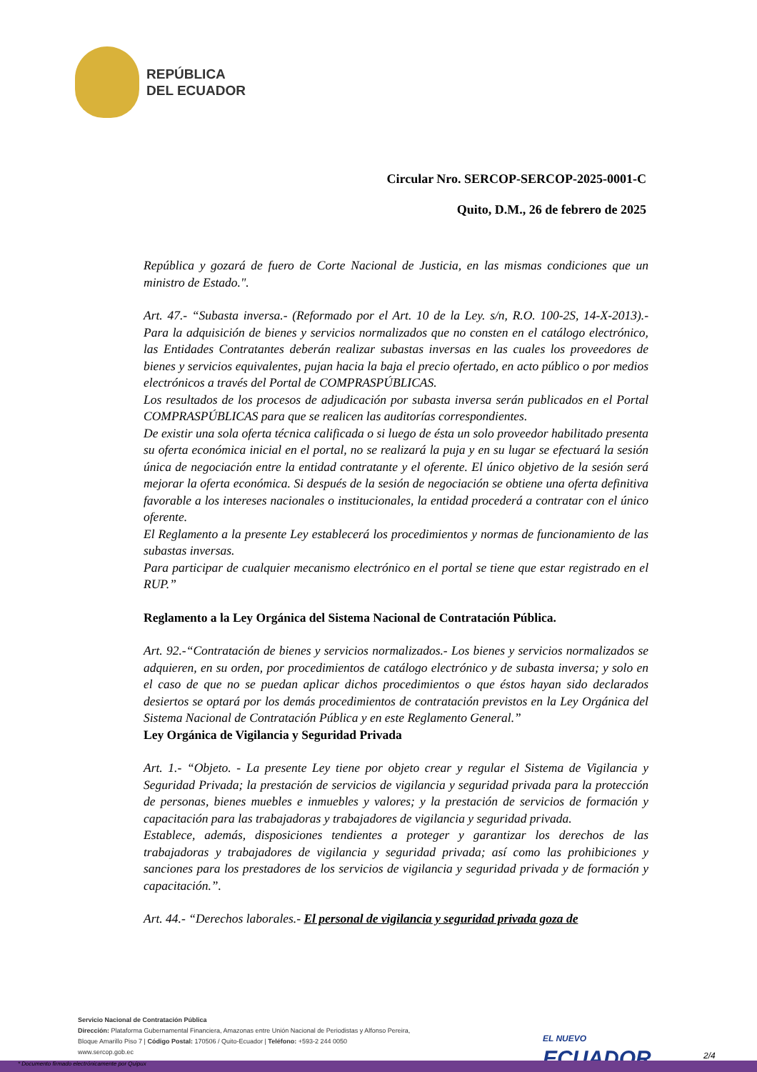REPÚBLICA
DEL ECUADOR
Circular Nro. SERCOP-SERCOP-2025-0001-C
Quito, D.M., 26 de febrero de 2025
República y gozará de fuero de Corte Nacional de Justicia, en las mismas condiciones que un ministro de Estado.".
Art. 47.- “Subasta inversa.- (Reformado por el Art. 10 de la Ley. s/n, R.O. 100-2S, 14-X-2013).- Para la adquisición de bienes y servicios normalizados que no consten en el catálogo electrónico, las Entidades Contratantes deberán realizar subastas inversas en las cuales los proveedores de bienes y servicios equivalentes, pujan hacia la baja el precio ofertado, en acto público o por medios electrónicos a través del Portal de COMPRASPÚBLICAS.
Los resultados de los procesos de adjudicación por subasta inversa serán publicados en el Portal COMPRASPÚBLICAS para que se realicen las auditorías correspondientes.
De existir una sola oferta técnica calificada o si luego de ésta un solo proveedor habilitado presenta su oferta económica inicial en el portal, no se realizará la puja y en su lugar se efectuará la sesión única de negociación entre la entidad contratante y el oferente. El único objetivo de la sesión será mejorar la oferta económica. Si después de la sesión de negociación se obtiene una oferta definitiva favorable a los intereses nacionales o institucionales, la entidad procederá a contratar con el único oferente.
El Reglamento a la presente Ley establecerá los procedimientos y normas de funcionamiento de las subastas inversas.
Para participar de cualquier mecanismo electrónico en el portal se tiene que estar registrado en el RUP.”
Reglamento a la Ley Orgánica del Sistema Nacional de Contratación Pública.
Art. 92.-“Contratación de bienes y servicios normalizados.- Los bienes y servicios normalizados se adquieren, en su orden, por procedimientos de catálogo electrónico y de subasta inversa; y solo en el caso de que no se puedan aplicar dichos procedimientos o que éstos hayan sido declarados desiertos se optará por los demás procedimientos de contratación previstos en la Ley Orgánica del Sistema Nacional de Contratación Pública y en este Reglamento General.”
Ley Orgánica de Vigilancia y Seguridad Privada
Art. 1.- “Objeto. - La presente Ley tiene por objeto crear y regular el Sistema de Vigilancia y Seguridad Privada; la prestación de servicios de vigilancia y seguridad privada para la protección de personas, bienes muebles e inmuebles y valores; y la prestación de servicios de formación y capacitación para las trabajadoras y trabajadores de vigilancia y seguridad privada.
Establece, además, disposiciones tendientes a proteger y garantizar los derechos de las trabajadoras y trabajadores de vigilancia y seguridad privada; así como las prohibiciones y sanciones para los prestadores de los servicios de vigilancia y seguridad privada y de formación y capacitación.”.
Art. 44.- “Derechos laborales.- El personal de vigilancia y seguridad privada goza de
Servicio Nacional de Contratación Pública
Dirección: Plataforma Gubernamental Financiera, Amazonas entre Unión Nacional de Periodistas y Alfonso Pereira,
Bloque Amarillo Piso 7 | Código Postal: 170506 / Quito-Ecuador | Teléfono: +593-2 244 0050
www.sercop.gob.ec
EL NUEVO
ECUADOR
2/4
* Documento firmado electrónicamente por Quipux